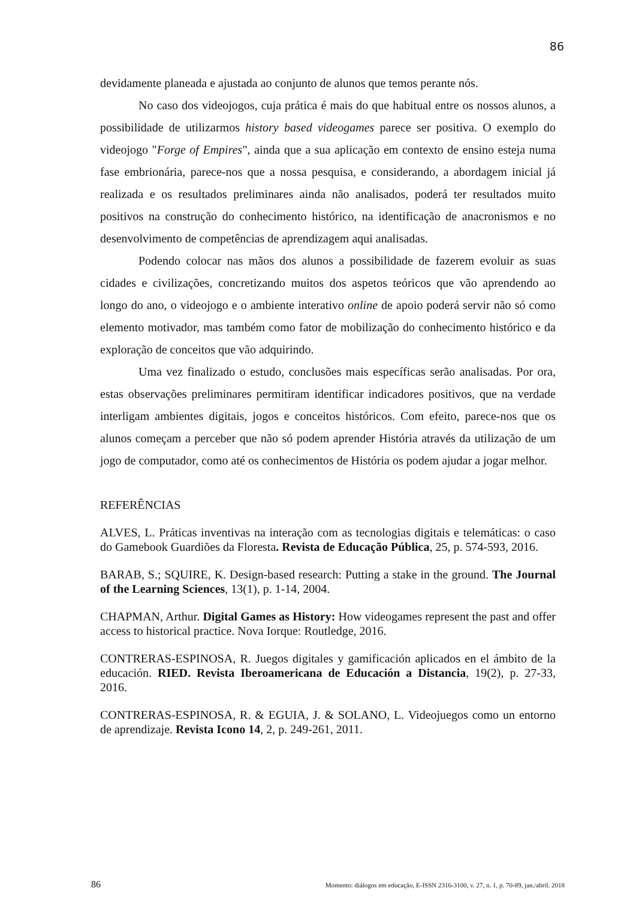86
devidamente planeada e ajustada ao conjunto de alunos que temos perante nós.
No caso dos videojogos, cuja prática é mais do que habitual entre os nossos alunos, a possibilidade de utilizarmos history based videogames parece ser positiva. O exemplo do videojogo "Forge of Empires", ainda que a sua aplicação em contexto de ensino esteja numa fase embrionária, parece-nos que a nossa pesquisa, e considerando, a abordagem inicial já realizada e os resultados preliminares ainda não analisados, poderá ter resultados muito positivos na construção do conhecimento histórico, na identificação de anacronismos e no desenvolvimento de competências de aprendizagem aqui analisadas.
Podendo colocar nas mãos dos alunos a possibilidade de fazerem evoluir as suas cidades e civilizações, concretizando muitos dos aspetos teóricos que vão aprendendo ao longo do ano, o videojogo e o ambiente interativo online de apoio poderá servir não só como elemento motivador, mas também como fator de mobilização do conhecimento histórico e da exploração de conceitos que vão adquirindo.
Uma vez finalizado o estudo, conclusões mais específicas serão analisadas. Por ora, estas observações preliminares permitiram identificar indicadores positivos, que na verdade interligam ambientes digitais, jogos e conceitos históricos. Com efeito, parece-nos que os alunos começam a perceber que não só podem aprender História através da utilização de um jogo de computador, como até os conhecimentos de História os podem ajudar a jogar melhor.
REFERÊNCIAS
ALVES, L. Práticas inventivas na interação com as tecnologias digitais e telemáticas: o caso do Gamebook Guardiões da Floresta. Revista de Educação Pública, 25, p. 574-593, 2016.
BARAB, S.; SQUIRE, K. Design-based research: Putting a stake in the ground. The Journal of the Learning Sciences, 13(1), p. 1-14, 2004.
CHAPMAN, Arthur. Digital Games as History: How videogames represent the past and offer access to historical practice. Nova Iorque: Routledge, 2016.
CONTRERAS-ESPINOSA, R. Juegos digitales y gamificación aplicados en el ámbito de la educación. RIED. Revista Iberoamericana de Educación a Distancia, 19(2), p. 27-33, 2016.
CONTRERAS-ESPINOSA, R. & EGUIA, J. & SOLANO, L. Videojuegos como un entorno de aprendizaje. Revista Icono 14, 2, p. 249-261, 2011.
86 Momento: diálogos em educação, E-ISSN 2316-3100, v. 27, n. 1, p. 70-89, jan./abril. 2018